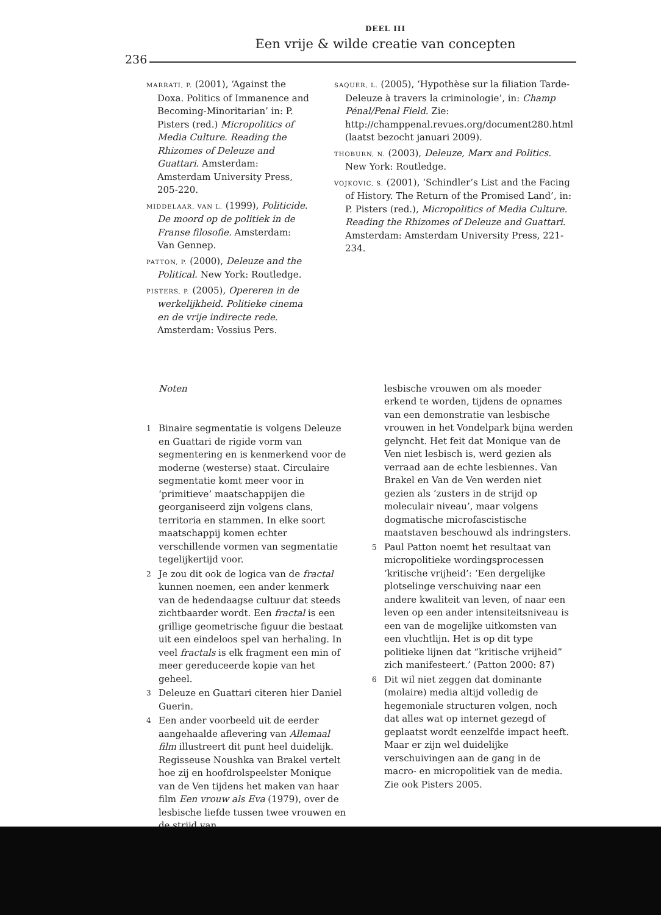DEEL III
Een vrije & wilde creatie van concepten
236
MARRATI, P. (2001), ‘Against the Doxa. Politics of Immanence and Becoming-Minoritarian’ in: P. Pisters (red.) Micropolitics of Media Culture. Reading the Rhizomes of Deleuze and Guattari. Amsterdam: Amsterdam University Press, 205-220.
MIDDELAAR, VAN L. (1999), Politicide. De moord op de politiek in de Franse filosofie. Amsterdam: Van Gennep.
PATTON, P. (2000), Deleuze and the Political. New York: Routledge.
PISTERS, P. (2005), Opereren in de werkelijkheid. Politieke cinema en de vrije indirecte rede. Amsterdam: Vossius Pers.
SAQUER, L. (2005), ‘Hypothèse sur la filiation Tarde-Deleuze à travers la criminologie’, in: Champ Pénal/Penal Field. Zie: http://champpenal.revues.org/document280.html (laatst bezocht januari 2009).
THOBURN, N. (2003), Deleuze, Marx and Politics. New York: Routledge.
VOJKOVIC, S. (2001), ‘Schindler’s List and the Facing of History. The Return of the Promised Land’, in: P. Pisters (red.), Micropolitics of Media Culture. Reading the Rhizomes of Deleuze and Guattari. Amsterdam: Amsterdam University Press, 221-234.
Noten
1 Binaire segmentatie is volgens Deleuze en Guattari de rigide vorm van segmentering en is kenmerkend voor de moderne (westerse) staat. Circulaire segmentatie komt meer voor in ‘primitieve’ maatschappijen die georganiseerd zijn volgens clans, territoria en stammen. In elke soort maatschappij komen echter verschillende vormen van segmentatie tegelijkertijd voor.
2 Je zou dit ook de logica van de fractal kunnen noemen, een ander kenmerk van de hedendaagse cultuur dat steeds zichtbaarder wordt. Een fractal is een grillige geometrische figuur die bestaat uit een eindeloos spel van herhaling. In veel fractals is elk fragment een min of meer gereduceerde kopie van het geheel.
3 Deleuze en Guattari citeren hier Daniel Guerin.
4 Een ander voorbeeld uit de eerder aangehaalde aflevering van Allemaal film illustreert dit punt heel duidelijk. Regisseuse Noushka van Brakel vertelt hoe zij en hoofdrolspeelster Monique van de Ven tijdens het maken van haar film Een vrouw als Eva (1979), over de lesbische liefde tussen twee vrouwen en de strijd van
lesbische vrouwen om als moeder erkend te worden, tijdens de opnames van een demonstratie van lesbische vrouwen in het Vondelpark bijna werden gelyncht. Het feit dat Monique van de Ven niet lesbisch is, werd gezien als verraad aan de echte lesbiennes. Van Brakel en Van de Ven werden niet gezien als ‘zusters in de strijd op moleculair niveau’, maar volgens dogmatische microfascistische maatstaven beschouwd als indringsters.
5 Paul Patton noemt het resultaat van micropolitieke wordingsprocessen ‘kritische vrijheid’: ‘Een dergelijke plotselinge verschuiving naar een andere kwaliteit van leven, of naar een leven op een ander intensiteitsniveau is een van de mogelijke uitkomsten van een vluchtlijn. Het is op dit type politieke lijnen dat “kritische vrijheid” zich manifesteert.’ (Patton 2000: 87)
6 Dit wil niet zeggen dat dominante (molaire) media altijd volledig de hegemoniale structuren volgen, noch dat alles wat op internet gezegd of geplaatst wordt eenzelfde impact heeft. Maar er zijn wel duidelijke verschuivingen aan de gang in de macro- en micropolitiek van de media. Zie ook Pisters 2005.